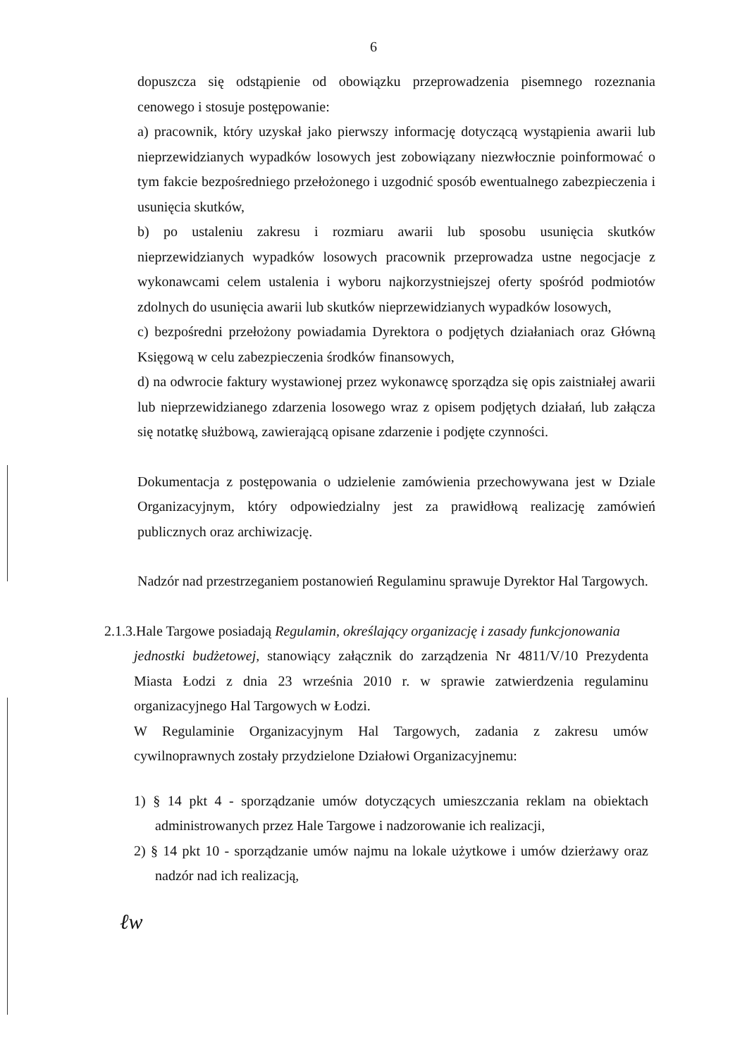6
dopuszcza się odstąpienie od obowiązku przeprowadzenia pisemnego rozeznania cenowego i stosuje postępowanie:
a) pracownik, który uzyskał jako pierwszy informację dotyczącą wystąpienia awarii lub nieprzewidzianych wypadków losowych jest zobowiązany niezwłocznie poinformować o tym fakcie bezpośredniego przełożonego i uzgodnić sposób ewentualnego zabezpieczenia i usunięcia skutków,
b) po ustaleniu zakresu i rozmiaru awarii lub sposobu usunięcia skutków nieprzewidzianych wypadków losowych pracownik przeprowadza ustne negocjacje z wykonawcami celem ustalenia i wyboru najkorzystniejszej oferty spośród podmiotów zdolnych do usunięcia awarii lub skutków nieprzewidzianych wypadków losowych,
c) bezpośredni przełożony powiadamia Dyrektora o podjętych działaniach oraz Główną Księgową w celu zabezpieczenia środków finansowych,
d) na odwrocie faktury wystawionej przez wykonawcę sporządza się opis zaistniałej awarii lub nieprzewidzianego zdarzenia losowego wraz z opisem podjętych działań, lub załącza się notatkę służbową, zawierającą opisane zdarzenie i podjęte czynności.
Dokumentacja z postępowania o udzielenie zamówienia przechowywana jest w Dziale Organizacyjnym, który odpowiedzialny jest za prawidłową realizację zamówień publicznych oraz archiwizację.
Nadzór nad przestrzeganiem postanowień Regulaminu sprawuje Dyrektor Hal Targowych.
2.1.3.Hale Targowe posiadają Regulamin, określający organizację i zasady funkcjonowania
jednostki budżetowej, stanowiący załącznik do zarządzenia Nr 4811/V/10 Prezydenta Miasta Łodzi z dnia 23 września 2010 r. w sprawie zatwierdzenia regulaminu organizacyjnego Hal Targowych w Łodzi.
W Regulaminie Organizacyjnym Hal Targowych, zadania z zakresu umów cywilnoprawnych zostały przydzielone Działowi Organizacyjnemu:
1) § 14 pkt 4 - sporządzanie umów dotyczących umieszczania reklam na obiektach administrowanych przez Hale Targowe i nadzorowanie ich realizacji,
2) § 14 pkt 10 - sporządzanie umów najmu na lokale użytkowe i umów dzierżawy oraz nadzór nad ich realizacją,
ℓw